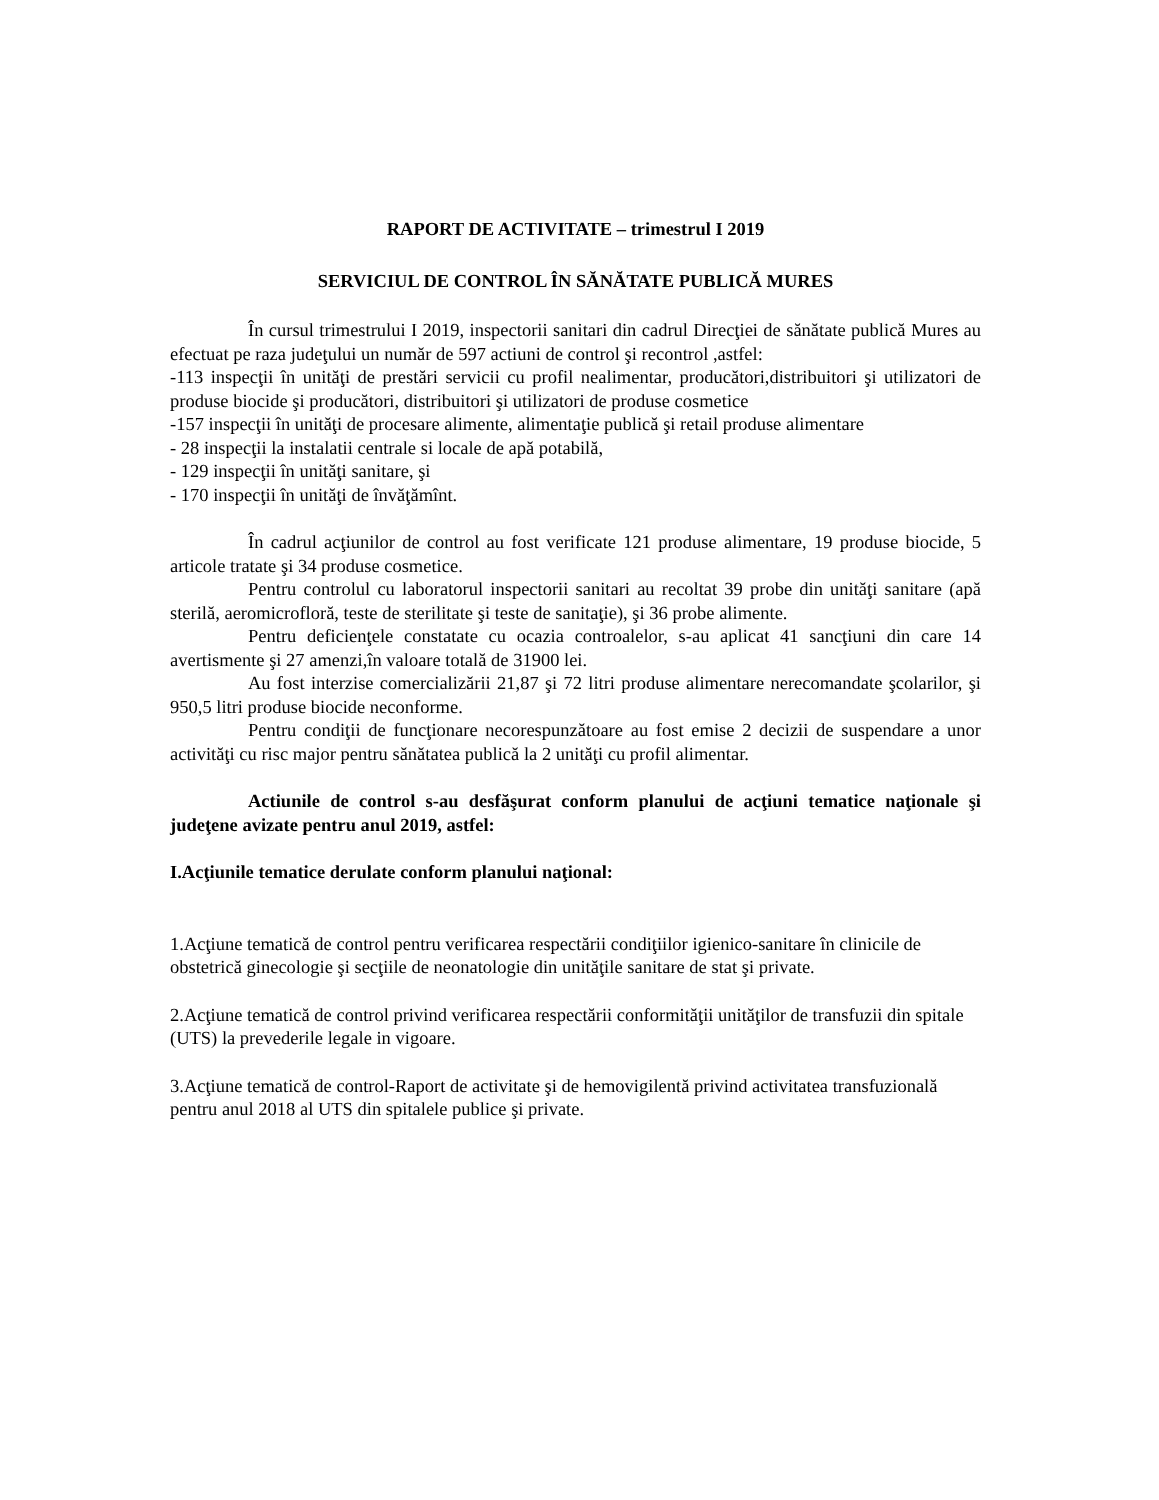RAPORT DE ACTIVITATE – trimestrul I 2019
SERVICIUL DE CONTROL ÎN SĂNĂTATE PUBLICĂ MURES
În cursul trimestrului I 2019, inspectorii sanitari din cadrul Direcţiei de sănătate publică Mures au efectuat pe raza judeţului un număr de 597 actiuni de control şi recontrol ,astfel:
-113 inspecţii în unităţi de prestări servicii cu profil nealimentar, producători,distribuitori şi utilizatori de produse biocide şi producători, distribuitori şi utilizatori de produse cosmetice
-157 inspecţii în unităţi de procesare alimente, alimentaţie publică şi retail produse alimentare
- 28 inspecţii la instalatii centrale si locale de apă potabilă,
- 129 inspecţii în unităţi sanitare, şi
- 170 inspecţii în unităţi de învăţămînt.
În cadrul acţiunilor de control au fost verificate 121 produse alimentare, 19 produse biocide, 5 articole tratate şi 34 produse cosmetice.
Pentru controlul cu laboratorul inspectorii sanitari au recoltat 39 probe din unităţi sanitare (apă sterilă, aeromicrofloră, teste de sterilitate şi teste de sanitaţie), şi 36 probe alimente.
Pentru deficienţele constatate cu ocazia controalelor, s-au aplicat 41 sancţiuni din care 14 avertismente şi 27 amenzi,în valoare totală de 31900 lei.
Au fost interzise comercializării 21,87 şi 72 litri produse alimentare nerecomandate şcolarilor, şi 950,5 litri produse biocide neconforme.
Pentru condiţii de funcţionare necorespunzătoare au fost emise 2 decizii de suspendare a unor activităţi cu risc major pentru sănătatea publică la 2 unităţi cu profil alimentar.
Actiunile de control s-au desfăşurat conform planului de acţiuni tematice naţionale şi judeţene avizate pentru anul 2019, astfel:
I.Acţiunile tematice derulate conform planului naţional:
1.Acţiune tematică de control pentru verificarea respectării condiţiilor igienico-sanitare în clinicile de obstetrică ginecologie şi secţiile de neonatologie din unităţile sanitare de stat şi private.
2.Acţiune tematică de control privind verificarea respectării conformităţii unităţilor de transfuzii din spitale (UTS) la prevederile legale in vigoare.
3.Acţiune tematică de control-Raport de activitate şi de hemovigilentă privind activitatea transfuzională pentru anul 2018 al UTS din spitalele publice şi private.